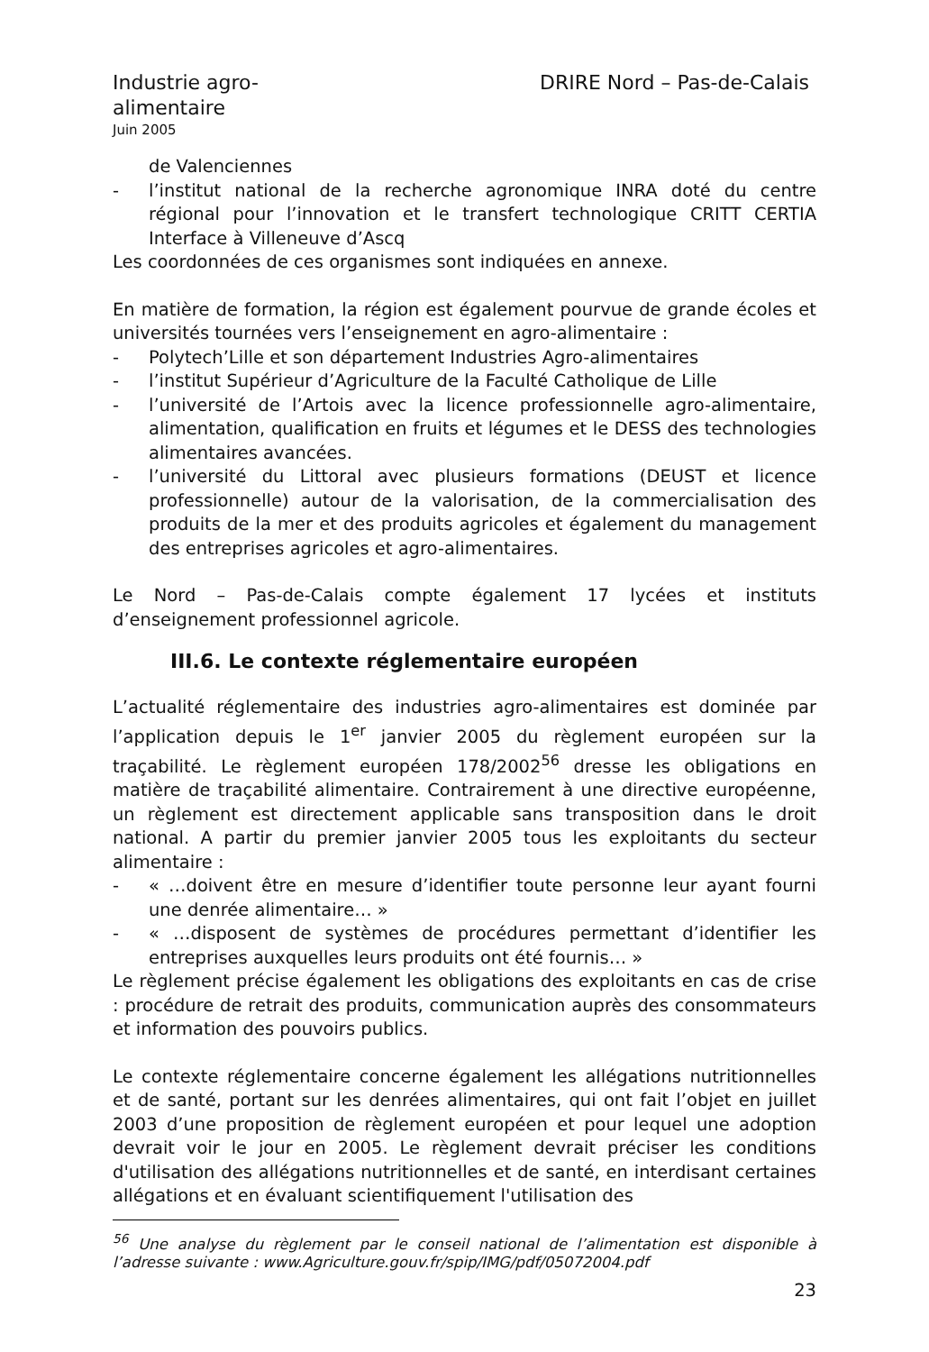Industrie agro-
alimentaire
DRIRE Nord – Pas-de-Calais
Juin 2005
de Valenciennes
- l’institut national de la recherche agronomique INRA doté du centre régional pour l’innovation et le transfert technologique CRITT CERTIA Interface à Villeneuve d’Ascq
Les coordonnées de ces organismes sont indiquées en annexe.
En matière de formation, la région est également pourvue de grande écoles et universités tournées vers l’enseignement en agro-alimentaire :
- Polytech’Lille et son département Industries Agro-alimentaires
- l’institut Supérieur d’Agriculture de la Faculté Catholique de Lille
- l’université de l’Artois avec la licence professionnelle agro-alimentaire, alimentation, qualification en fruits et légumes et le DESS des technologies alimentaires avancées.
- l’université du Littoral avec plusieurs formations (DEUST et licence professionnelle) autour de la valorisation, de la commercialisation des produits de la mer et des produits agricoles et également du management des entreprises agricoles et agro-alimentaires.
Le Nord – Pas-de-Calais compte également 17 lycées et instituts d’enseignement professionnel agricole.
III.6. Le contexte réglementaire européen
L’actualité réglementaire des industries agro-alimentaires est dominée par l’application depuis le 1<sup>er</sup> janvier 2005 du règlement européen sur la traçabilité. Le règlement européen 178/2002<sup>56</sup> dresse les obligations en matière de traçabilité alimentaire. Contrairement à une directive européenne, un règlement est directement applicable sans transposition dans le droit national. A partir du premier janvier 2005 tous les exploitants du secteur alimentaire :
- « …doivent être en mesure d’identifier toute personne leur ayant fourni une denrée alimentaire… »
- « …disposent de systèmes de procédures permettant d’identifier les entreprises auxquelles leurs produits ont été fournis… »
Le règlement précise également les obligations des exploitants en cas de crise : procédure de retrait des produits, communication auprès des consommateurs et information des pouvoirs publics.
Le contexte réglementaire concerne également les allégations nutritionnelles et de santé, portant sur les denrées alimentaires, qui ont fait l’objet en juillet 2003 d’une proposition de règlement européen et pour lequel une adoption devrait voir le jour en 2005. Le règlement devrait préciser les conditions d'utilisation des allégations nutritionnelles et de santé, en interdisant certaines allégations et en évaluant scientifiquement l'utilisation des
<sup>56</sup> Une analyse du règlement par le conseil national de l’alimentation est disponible à l’adresse suivante : www.Agriculture.gouv.fr/spip/IMG/pdf/05072004.pdf
23